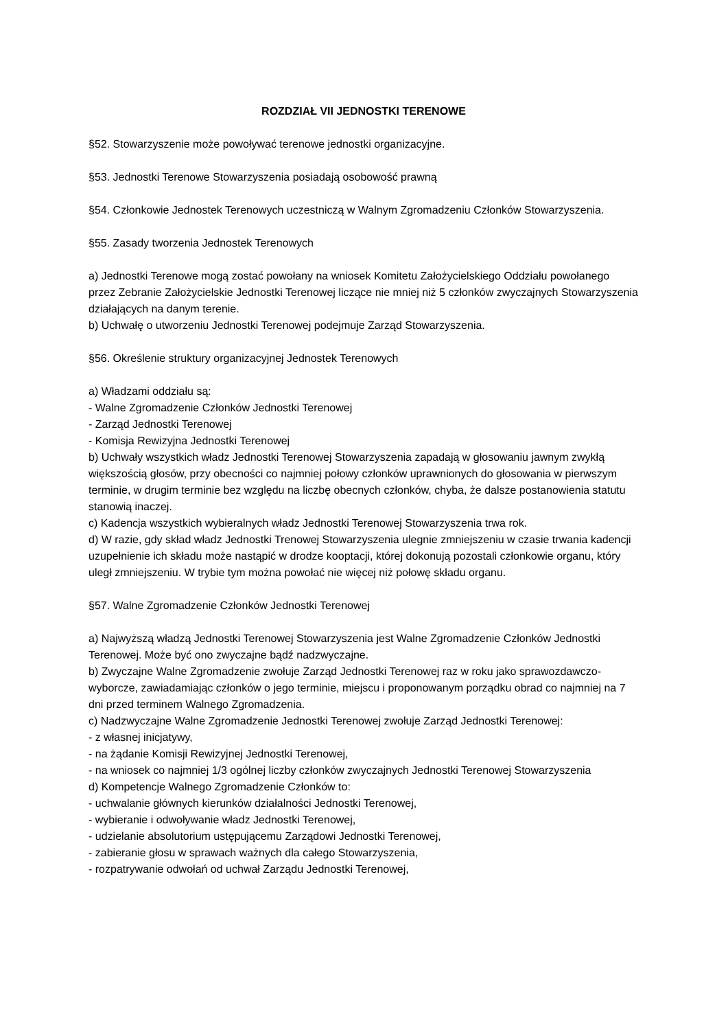ROZDZIAŁ VII JEDNOSTKI TERENOWE
§52. Stowarzyszenie może powoływać terenowe jednostki organizacyjne.
§53. Jednostki Terenowe Stowarzyszenia posiadają osobowość prawną
§54. Członkowie Jednostek Terenowych uczestniczą w Walnym Zgromadzeniu Członków Stowarzyszenia.
§55. Zasady tworzenia Jednostek Terenowych
a) Jednostki Terenowe mogą zostać powołany na wniosek Komitetu Założycielskiego Oddziału powołanego przez Zebranie Założycielskie Jednostki Terenowej liczące nie mniej niż 5 członków zwyczajnych Stowarzyszenia działających na danym terenie.
b) Uchwałę o utworzeniu Jednostki Terenowej podejmuje Zarząd Stowarzyszenia.
§56. Określenie struktury organizacyjnej Jednostek Terenowych
a) Władzami oddziału są:
- Walne Zgromadzenie Członków Jednostki Terenowej
- Zarząd Jednostki Terenowej
- Komisja Rewizyjna Jednostki Terenowej
b) Uchwały wszystkich władz Jednostki Terenowej Stowarzyszenia zapadają w głosowaniu jawnym zwykłą większością głosów, przy obecności co najmniej połowy członków uprawnionych do głosowania w pierwszym terminie, w drugim terminie bez względu na liczbę obecnych członków, chyba, że dalsze postanowienia statutu stanowią inaczej.
c) Kadencja wszystkich wybieralnych władz Jednostki Terenowej Stowarzyszenia trwa rok.
d) W razie, gdy skład władz Jednostki Trenowej Stowarzyszenia ulegnie zmniejszeniu w czasie trwania kadencji uzupełnienie ich składu może nastąpić w drodze kooptacji, której dokonują pozostali członkowie organu, który uległ zmniejszeniu. W trybie tym można powołać nie więcej niż połowę składu organu.
§57. Walne Zgromadzenie Członków Jednostki Terenowej
a) Najwyższą władzą Jednostki Terenowej Stowarzyszenia jest Walne Zgromadzenie Członków Jednostki Terenowej. Może być ono zwyczajne bądź nadzwyczajne.
b) Zwyczajne Walne Zgromadzenie zwołuje Zarząd Jednostki Terenowej raz w roku jako sprawozdawczo-wyborcze, zawiadamiając członków o jego terminie, miejscu i proponowanym porządku obrad co najmniej na 7 dni przed terminem Walnego Zgromadzenia.
c) Nadzwyczajne Walne Zgromadzenie Jednostki Terenowej zwołuje Zarząd Jednostki Terenowej:
- z własnej inicjatywy,
- na żądanie Komisji Rewizyjnej Jednostki Terenowej,
- na wniosek co najmniej 1/3 ogólnej liczby członków zwyczajnych Jednostki Terenowej Stowarzyszenia
d) Kompetencje Walnego Zgromadzenie Członków to:
- uchwalanie głównych kierunków działalności Jednostki Terenowej,
- wybieranie i odwoływanie władz Jednostki Terenowej,
- udzielanie absolutorium ustępującemu Zarządowi Jednostki Terenowej,
- zabieranie głosu w sprawach ważnych dla całego Stowarzyszenia,
- rozpatrywanie odwołań od uchwał Zarządu Jednostki Terenowej,